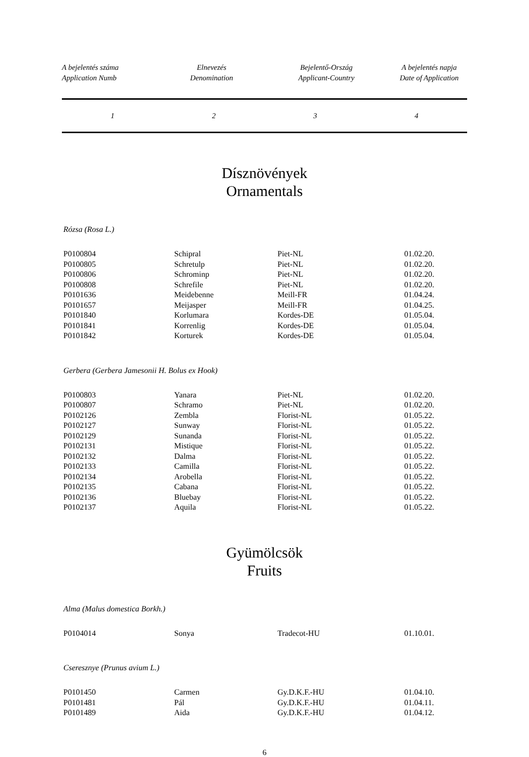| A bejelentés száma Application Numb | Elnevezés Denomination | Bejelentő-Ország Applicant-Country | A bejelentés napja Date of Application |
| --- | --- | --- | --- |
| 1 | 2 | 3 | 4 |
Dísznövények
Ornamentals
Rózsa (Rosa L.)
| P0100804 | Schipral | Piet-NL | 01.02.20. |
| P0100805 | Schretulp | Piet-NL | 01.02.20. |
| P0100806 | Schrominp | Piet-NL | 01.02.20. |
| P0100808 | Schrefile | Piet-NL | 01.02.20. |
| P0101636 | Meidebenne | Meill-FR | 01.04.24. |
| P0101657 | Meijasper | Meill-FR | 01.04.25. |
| P0101840 | Korlumara | Kordes-DE | 01.05.04. |
| P0101841 | Korrenlig | Kordes-DE | 01.05.04. |
| P0101842 | Korturek | Kordes-DE | 01.05.04. |
Gerbera (Gerbera Jamesonii H. Bolus ex Hook)
| P0100803 | Yanara | Piet-NL | 01.02.20. |
| P0100807 | Schramo | Piet-NL | 01.02.20. |
| P0102126 | Zembla | Florist-NL | 01.05.22. |
| P0102127 | Sunway | Florist-NL | 01.05.22. |
| P0102129 | Sunanda | Florist-NL | 01.05.22. |
| P0102131 | Mistique | Florist-NL | 01.05.22. |
| P0102132 | Dalma | Florist-NL | 01.05.22. |
| P0102133 | Camilla | Florist-NL | 01.05.22. |
| P0102134 | Arobella | Florist-NL | 01.05.22. |
| P0102135 | Cabana | Florist-NL | 01.05.22. |
| P0102136 | Bluebay | Florist-NL | 01.05.22. |
| P0102137 | Aquila | Florist-NL | 01.05.22. |
Gyümölcsök
Fruits
Alma (Malus domestica Borkh.)
| P0104014 | Sonya | Tradecot-HU | 01.10.01. |
Cseresznye (Prunus avium L.)
| P0101450 | Carmen | Gy.D.K.F.-HU | 01.04.10. |
| P0101481 | Pál | Gy.D.K.F.-HU | 01.04.11. |
| P0101489 | Aida | Gy.D.K.F.-HU | 01.04.12. |
6